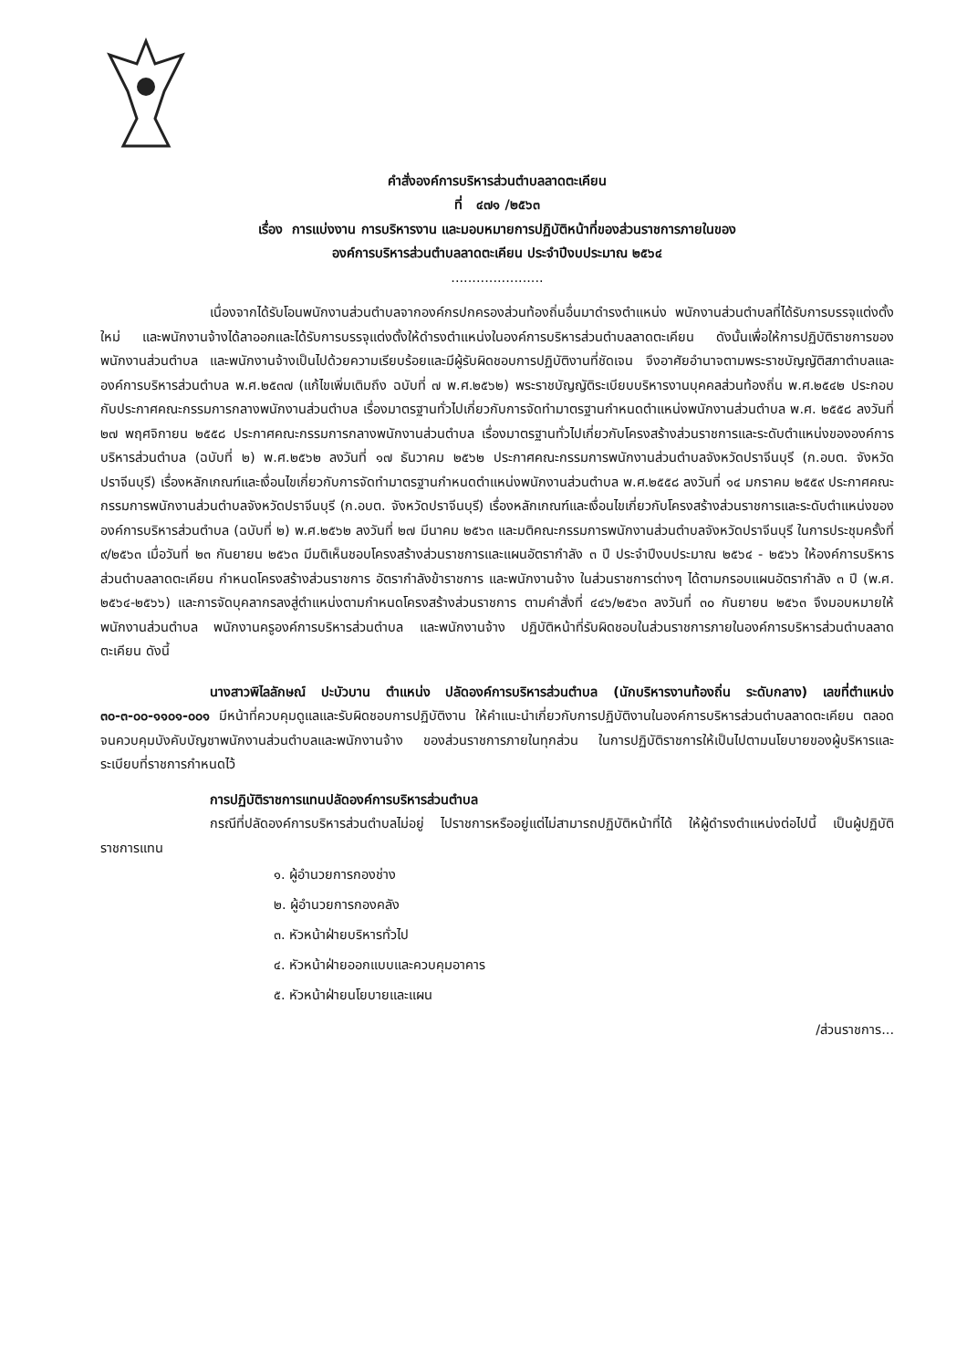คำสั่งองค์การบริหารส่วนตำบลลาดตะเคียน
ที่ ๔๗๑ /๒๕๖๓
เรื่อง การแบ่งงาน การบริหารงาน และมอบหมายการปฏิบัติหน้าที่ของส่วนราชการภายในของ
องค์การบริหารส่วนตำบลลาดตะเคียน ประจำปีงบประมาณ ๒๕๖๔
......................
เนื่องจากได้รับโอนพนักงานส่วนตำบลจากองค์กรปกครองส่วนท้องถิ่นอื่นมาดำรงตำแหน่ง พนักงานส่วนตำบลที่ได้รับการบรรจุแต่งตั้งใหม่ และพนักงานจ้างได้ลาออกและได้รับการบรรจุแต่งตั้งให้ดำรงตำแหน่งในองค์การบริหารส่วนตำบลลาดตะเคียน ดังนั้นเพื่อให้การปฏิบัติราชการของพนักงานส่วนตำบล และพนักงานจ้างเป็นไปด้วยความเรียบร้อยและมีผู้รับผิดชอบการปฏิบัติงานที่ชัดเจน จึงอาศัยอำนาจตามพระราชบัญญัติสภาตำบลและองค์การบริหารส่วนตำบล พ.ศ.๒๕๓๗ (แก้ไขเพิ่มเติมถึง ฉบับที่ ๗ พ.ศ.๒๕๖๒) พระราชบัญญัติระเบียบบริหารงานบุคคลส่วนท้องถิ่น พ.ศ.๒๕๔๒ ประกอบกับประกาศคณะกรรมการกลางพนักงานส่วนตำบล เรื่องมาตรฐานทั่วไปเกี่ยวกับการจัดทำมาตรฐานกำหนดตำแหน่งพนักงานส่วนตำบล พ.ศ. ๒๕๕๘ ลงวันที่ ๒๗ พฤศจิกายน ๒๕๕๘ ประกาศคณะกรรมการกลางพนักงานส่วนตำบล เรื่องมาตรฐานทั่วไปเกี่ยวกับโครงสร้างส่วนราชการและระดับตำแหน่งขององค์การบริหารส่วนตำบล (ฉบับที่ ๒) พ.ศ.๒๕๖๒ ลงวันที่ ๑๗ ธันวาคม ๒๕๖๒ ประกาศคณะกรรมการพนักงานส่วนตำบลจังหวัดปราจีนบุรี (ก.อบต. จังหวัดปราจีนบุรี) เรื่องหลักเกณฑ์และเงื่อนไขเกี่ยวกับการจัดทำมาตรฐานกำหนดตำแหน่งพนักงานส่วนตำบล พ.ศ.๒๕๕๘ ลงวันที่ ๑๔ มกราคม ๒๕๕๙ ประกาศคณะกรรมการพนักงานส่วนตำบลจังหวัดปราจีนบุรี (ก.อบต. จังหวัดปราจีนบุรี) เรื่องหลักเกณฑ์และเงื่อนไขเกี่ยวกับโครงสร้างส่วนราชการและระดับตำแหน่งขององค์การบริหารส่วนตำบล (ฉบับที่ ๒) พ.ศ.๒๕๖๒ ลงวันที่ ๒๗ มีนาคม ๒๕๖๓ และมติคณะกรรมการพนักงานส่วนตำบลจังหวัดปราจีนบุรี ในการประชุมครั้งที่ ๙/๒๕๖๓ เมื่อวันที่ ๒๓ กันยายน ๒๕๖๓ มีมติเห็นชอบโครงสร้างส่วนราชการและแผนอัตรากำลัง ๓ ปี ประจำปีงบประมาณ ๒๕๖๔ - ๒๕๖๖ ให้องค์การบริหารส่วนตำบลลาดตะเคียน กำหนดโครงสร้างส่วนราชการ อัตรากำลังข้าราชการ และพนักงานจ้าง ในส่วนราชการต่างๆ ได้ตามกรอบแผนอัตรากำลัง ๓ ปี (พ.ศ. ๒๕๖๔-๒๕๖๖) และการจัดบุคลากรลงสู่ตำแหน่งตามกำหนดโครงสร้างส่วนราชการ ตามคำสั่งที่ ๔๔๖/๒๕๖๓ ลงวันที่ ๓๐ กันยายน ๒๕๖๓ จึงมอบหมายให้พนักงานส่วนตำบล พนักงานครูองค์การบริหารส่วนตำบล และพนักงานจ้าง ปฏิบัติหน้าที่รับผิดชอบในส่วนราชการภายในองค์การบริหารส่วนตำบลลาดตะเคียน ดังนี้
นางสาวพิไลลักษณ์ ปะบัวบาน ตำแหน่ง ปลัดองค์การบริหารส่วนตำบล (นักบริหารงานท้องถิ่น ระดับกลาง) เลขที่ตำแหน่ง ๓๐-๓-๐๐-๑๑๐๑-๐๐๑ มีหน้าที่ควบคุมดูแลและรับผิดชอบการปฏิบัติงาน ให้คำแนะนำเกี่ยวกับการปฏิบัติงานในองค์การบริหารส่วนตำบลลาดตะเคียน ตลอดจนควบคุมบังคับบัญชาพนักงานส่วนตำบลและพนักงานจ้าง ของส่วนราชการภายในทุกส่วน ในการปฏิบัติราชการให้เป็นไปตามนโยบายของผู้บริหารและระเบียบที่ราชการกำหนดไว้
การปฏิบัติราชการแทนปลัดองค์การบริหารส่วนตำบล
กรณีที่ปลัดองค์การบริหารส่วนตำบลไม่อยู่ ไปราชการหรืออยู่แต่ไม่สามารถปฏิบัติหน้าที่ได้ ให้ผู้ดำรงตำแหน่งต่อไปนี้ เป็นผู้ปฏิบัติราชการแทน
๑. ผู้อำนวยการกองช่าง
๒. ผู้อำนวยการกองคลัง
๓. หัวหน้าฝ่ายบริหารทั่วไป
๔. หัวหน้าฝ่ายออกแบบและควบคุมอาคาร
๕. หัวหน้าฝ่ายนโยบายและแผน
/ส่วนราชการ...